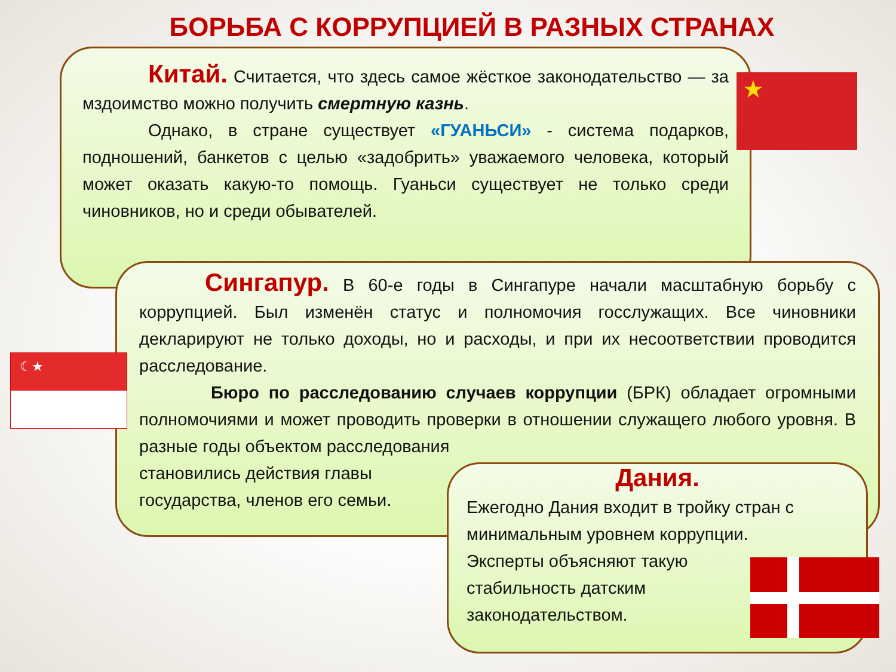БОРЬБА С КОРРУПЦИЕЙ В РАЗНЫХ СТРАНАХ
Китай. Считается, что здесь самое жёсткое законодательство — за мздоимство можно получить смертную казнь.
Однако, в стране существует «ГУАНЬСИ» - система подарков, подношений, банкетов с целью «задобрить» уважаемого человека, который может оказать какую-то помощь. Гуаньси существует не только среди чиновников, но и среди обывателей.
★
Сингапур. В 60-е годы в Сингапуре начали масштабную борьбу с коррупцией. Был изменён статус и полномочия госслужащих. Все чиновники декларируют не только доходы, но и расходы, и при их несоответствии проводится расследование.
Бюро по расследованию случаев коррупции (БРК) обладает огромными полномочиями и может проводить проверки в отношении служащего любого уровня. В разные годы объектом расследования
становились действия главы государства, членов его семьи.
☾★
Дания.
Ежегодно Дания входит в тройку стран с минимальным уровнем коррупции.
Эксперты объясняют такую стабильность датским законодательством.